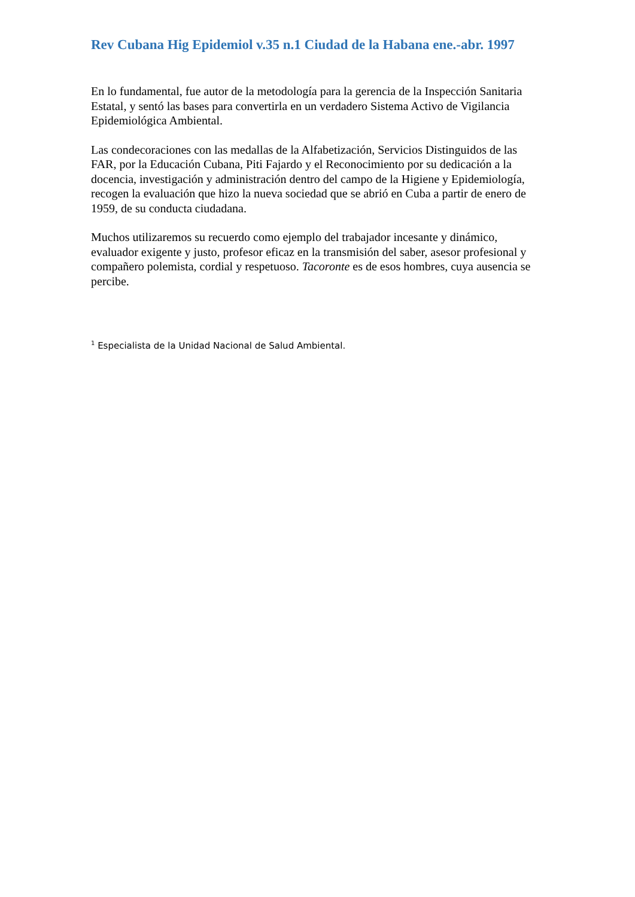Rev Cubana Hig Epidemiol v.35 n.1 Ciudad de la Habana ene.-abr. 1997
En lo fundamental, fue autor de la metodología para la gerencia de la Inspección Sanitaria Estatal, y sentó las bases para convertirla en un verdadero Sistema Activo de Vigilancia Epidemiológica Ambiental.
Las condecoraciones con las medallas de la Alfabetización, Servicios Distinguidos de las FAR, por la Educación Cubana, Piti Fajardo y el Reconocimiento por su dedicación a la docencia, investigación y administración dentro del campo de la Higiene y Epidemiología, recogen la evaluación que hizo la nueva sociedad que se abrió en Cuba a partir de enero de 1959, de su conducta ciudadana.
Muchos utilizaremos su recuerdo como ejemplo del trabajador incesante y dinámico, evaluador exigente y justo, profesor eficaz en la transmisión del saber, asesor profesional y compañero polemista, cordial y respetuoso. Tacoronte es de esos hombres, cuya ausencia se percibe.
<sup>1</sup> Especialista de la Unidad Nacional de Salud Ambiental.